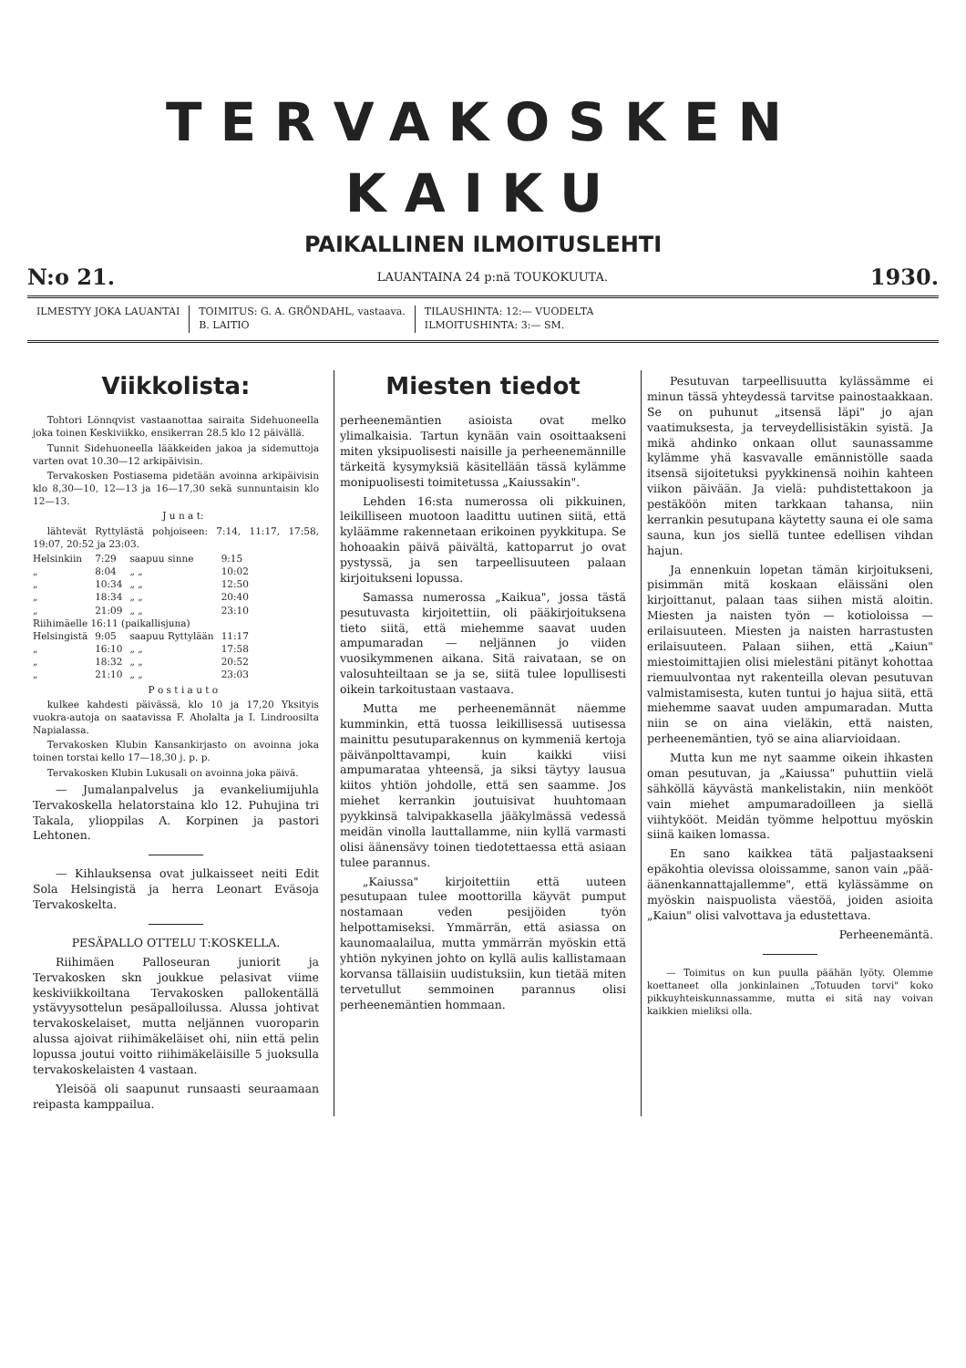TERVAKOSKEN KAIKU
PAIKALLINEN ILMOITUSLEHTI
N:o 21. LAUANTAINA 24 p:nä TOUKOKUUTA. 1930.
ILMESTYY JOKA LAUANTAI TOIMITUS: G. A. GRÖNDAHL, vastaava.
B. LAITIO
TILAUSHINTA: 12:— VUODELTA
ILMOITUSHINTA: 3:— SM.
Viikkolista:
Tohtori Lönnqvist vastaanottaa sairaita Sidehuoneella joka toinen Keskiviikko, ensikerran 28.5 klo 12 päivällä.
Tunnit Sidehuoneella lääkkeiden jakoa ja sidemuttoja varten ovat 10.30—12 arkipäivisin.
Tervakosken Postiasema pidetään avoinna arkipäivisin klo 8,30—10, 12—13 ja 16—17,30 sekä sunnuntaisin klo 12—13.
J u n a t:
lähtevät Ryttylästä pohjoiseen: 7:14, 11:17, 17:58, 19:07, 20:52 ja 23:03.
| Helsinkiin | 7:29 | saapuu sinne | 9:15 |
| „ | 8:04 | „ „ | 10:02 |
| „ | 10:34 | „ „ | 12:50 |
| „ | 18:34 | „ „ | 20:40 |
| „ | 21:09 | „ „ | 23:10 |
| Riihimäelle 16:11 (paikallisjuna) | | | |
| Helsingistä | 9:05 | saapuu Ryttylään | 11:17 |
| „ | 16:10 | „ „ | 17:58 |
| „ | 18:32 | „ „ | 20:52 |
| „ | 21:10 | „ „ | 23:03 |
P o s t i a u t o
kulkee kahdesti päivässä, klo 10 ja 17,20 Yksityis vuokra-autoja on saatavissa F. Aholalta ja I. Lindroosilta Napialassa.
Tervakosken Klubin Kansankirjasto on avoinna joka toinen torstai kello 17—18,30 j. p. p.
Tervakosken Klubin Lukusali on avoinna joka päivä.
— Jumalanpalvelus ja evankeliumijuhla Tervakoskella helatorstaina klo 12. Puhujina tri Takala, ylioppilas A. Korpinen ja pastori Lehtonen.
— Kihlauksensa ovat julkaisseet neiti Edit Sola Helsingistä ja herra Leonart Eväsoja Tervakoskelta.
PESÄPALLO OTTELU T:KOSKELLA.
Riihimäen Palloseuran juniorit ja Tervakosken skn joukkue pelasivat viime keskiviikkoiltana Tervakosken pallokentällä ystävyysottelun pesäpalloilussa. Alussa johtivat tervakoskelaiset, mutta neljännen vuoroparin alussa ajoivat riihimäkeläiset ohi, niin että pelin lopussa joutui voitto riihimäkeläisille 5 juoksulla tervakoskelaisten 4 vastaan.
Yleisöä oli saapunut runsaasti seuraamaan reipasta kamppailua.
Miesten tiedot
perheenemäntien asioista ovat melko ylimalkaisia. Tartun kynään vain osoittaakseni miten yksipuolisesti naisille ja perheenemännille tärkeitä kysymyksiä käsitellään tässä kylämme monipuolisesti toimitetussa „Kaiussakin".
Lehden 16:sta numerossa oli pikkuinen, leikilliseen muotoon laadittu uutinen siitä, että kyläämme rakennetaan erikoinen pyykkitupa. Se hohoaakin päivä päivältä, kattoparrut jo ovat pystyssä, ja sen tarpeellisuuteen palaan kirjoitukseni lopussa.
Samassa numerossa „Kaikua", jossa tästä pesutuvasta kirjoitettiin, oli pääkirjoituksena tieto siitä, että miehemme saavat uuden ampumaradan — neljännen jo viiden vuosikymmenen aikana. Sitä raivataan, se on valosuhteiltaan se ja se, siitä tulee lopullisesti oikein tarkoitustaan vastaava.
Mutta me perheenemännät näemme kumminkin, että tuossa leikillisessä uutisessa mainittu pesutuparakennus on kymmeniä kertoja päivänpolttavampi, kuin kaikki viisi ampumarataa yhteensä, ja siksi täytyy lausua kiitos yhtiön johdolle, että sen saamme. Jos miehet kerrankin joutuisivat huuhtomaan pyykkinsä talvipakkasella jääkylmässä vedessä meidän vinolla lauttallamme, niin kyllä varmasti olisi äänensävy toinen tiedotettaessa että asiaan tulee parannus.
„Kaiussa" kirjoitettiin että uuteen pesutupaan tulee moottorilla käyvät pumput nostamaan veden pesijöiden työn helpottamiseksi. Ymmärrän, että asiassa on kaunomaalailua, mutta ymmärrän myöskin että yhtiön nykyinen johto on kyllä aulis kallistamaan korvansa tällaisiin uudistuksiin, kun tietää miten tervetullut semmoinen parannus olisi perheenemäntien hommaan.
Pesutuvan tarpeellisuutta kylässämme ei minun tässä yhteydessä tarvitse painostaakkaan. Se on puhunut „itsensä läpi" jo ajan vaatimuksesta, ja terveydellisistäkin syistä. Ja mikä ahdinko onkaan ollut saunassamme kylämme yhä kasvavalle emännistölle saada itsensä sijoitetuksi pyykkinensä noihin kahteen viikon päivään. Ja vielä: puhdistettakoon ja pestäköön miten tarkkaan tahansa, niin kerrankin pesutupana käytetty sauna ei ole sama sauna, kun jos siellä tuntee edellisen vihdan hajun.
Ja ennenkuin lopetan tämän kirjoitukseni, pisimmän mitä koskaan eläissäni olen kirjoittanut, palaan taas siihen mistä aloitin. Miesten ja naisten työn — kotioloissa — erilaisuuteen. Miesten ja naisten harrastusten erilaisuuteen. Palaan siihen, että „Kaiun" miestoimittajien olisi mielestäni pitänyt kohottaa riemuulvontaa nyt rakenteilla olevan pesutuvan valmistamisesta, kuten tuntui jo hajua siitä, että miehemme saavat uuden ampumaradan. Mutta niin se on aina vieläkin, että naisten, perheenemäntien, työ se aina aliarvioidaan.
Mutta kun me nyt saamme oikein ihkasten oman pesutuvan, ja „Kaiussa" puhuttiin vielä sähköllä käyvästä mankelistakin, niin menkööt vain miehet ampumaradoilleen ja siellä viihtykööt. Meidän työmme helpottuu myöskin siinä kaiken lomassa.
En sano kaikkea tätä paljastaakseni epäkohtia olevissa oloissamme, sanon vain „pää-äänenkannattajallemme", että kylässämme on myöskin naispuolista väestöä, joiden asioita „Kaiun" olisi valvottava ja edustettava.
Perheenemäntä.
— Toimitus on kun puulla päähän lyöty. Olemme koettaneet olla jonkinlainen „Totuuden torvi" koko pikkuyhteiskunnassamme, mutta ei sitä nay voivan kaikkien mieliksi olla.